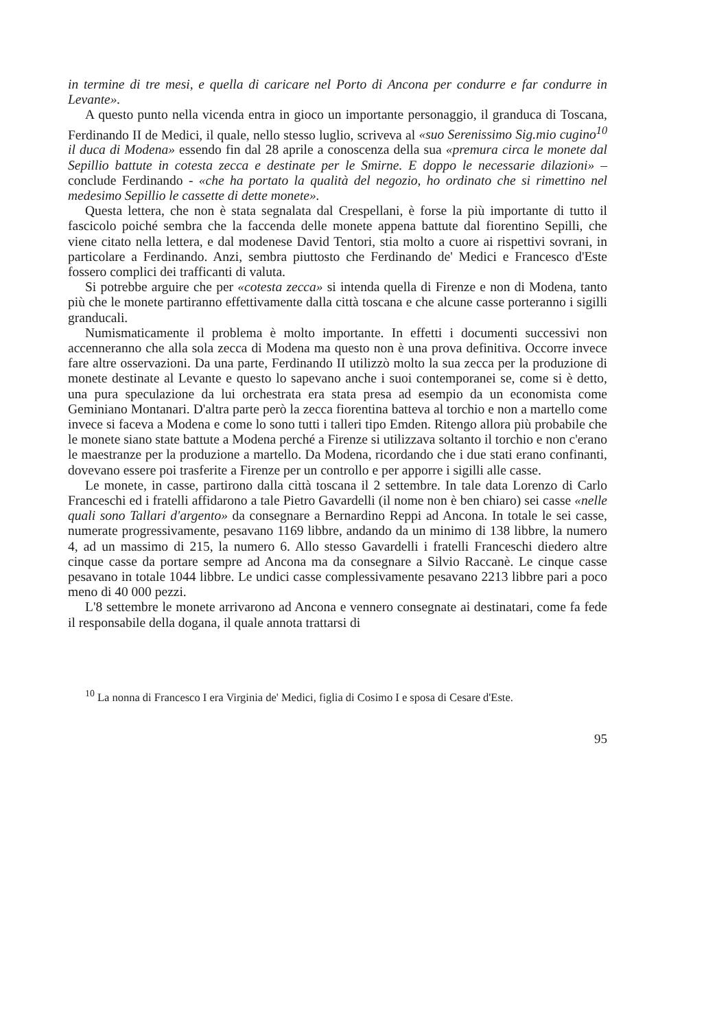in termine di tre mesi, e quella di caricare nel Porto di Ancona per condurre e far condurre in Levante».
A questo punto nella vicenda entra in gioco un importante personaggio, il granduca di Toscana, Ferdinando II de Medici, il quale, nello stesso luglio, scriveva al «suo Serenissimo Sig.mio cugino<sup>10</sup> il duca di Modena» essendo fin dal 28 aprile a conoscenza della sua «premura circa le monete dal Sepillio battute in cotesta zecca e destinate per le Smirne. E doppo le necessarie dilazioni» – conclude Ferdinando - «che ha portato la qualità del negozio, ho ordinato che si rimettino nel medesimo Sepillio le cassette di dette monete».
Questa lettera, che non è stata segnalata dal Crespellani, è forse la più importante di tutto il fascicolo poiché sembra che la faccenda delle monete appena battute dal fiorentino Sepilli, che viene citato nella lettera, e dal modenese David Tentori, stia molto a cuore ai rispettivi sovrani, in particolare a Ferdinando. Anzi, sembra piuttosto che Ferdinando de' Medici e Francesco d'Este fossero complici dei trafficanti di valuta.
Si potrebbe arguire che per «cotesta zecca» si intenda quella di Firenze e non di Modena, tanto più che le monete partiranno effettivamente dalla città toscana e che alcune casse porteranno i sigilli granducali.
Numismaticamente il problema è molto importante. In effetti i documenti successivi non accenneranno che alla sola zecca di Modena ma questo non è una prova definitiva. Occorre invece fare altre osservazioni. Da una parte, Ferdinando II utilizzò molto la sua zecca per la produzione di monete destinate al Levante e questo lo sapevano anche i suoi contemporanei se, come si è detto, una pura speculazione da lui orchestrata era stata presa ad esempio da un economista come Geminiano Montanari. D'altra parte però la zecca fiorentina batteva al torchio e non a martello come invece si faceva a Modena e come lo sono tutti i talleri tipo Emden. Ritengo allora più probabile che le monete siano state battute a Modena perché a Firenze si utilizzava soltanto il torchio e non c'erano le maestranze per la produzione a martello. Da Modena, ricordando che i due stati erano confinanti, dovevano essere poi trasferite a Firenze per un controllo e per apporre i sigilli alle casse.
Le monete, in casse, partirono dalla città toscana il 2 settembre. In tale data Lorenzo di Carlo Franceschi ed i fratelli affidarono a tale Pietro Gavardelli (il nome non è ben chiaro) sei casse «nelle quali sono Tallari d'argento» da consegnare a Bernardino Reppi ad Ancona. In totale le sei casse, numerate progressivamente, pesavano 1169 libbre, andando da un minimo di 138 libbre, la numero 4, ad un massimo di 215, la numero 6. Allo stesso Gavardelli i fratelli Franceschi diedero altre cinque casse da portare sempre ad Ancona ma da consegnare a Silvio Raccanè. Le cinque casse pesavano in totale 1044 libbre. Le undici casse complessivamente pesavano 2213 libbre pari a poco meno di 40 000 pezzi.
L'8 settembre le monete arrivarono ad Ancona e vennero consegnate ai destinatari, come fa fede il responsabile della dogana, il quale annota trattarsi di
<sup>10</sup> La nonna di Francesco I era Virginia de' Medici, figlia di Cosimo I e sposa di Cesare d'Este.
95